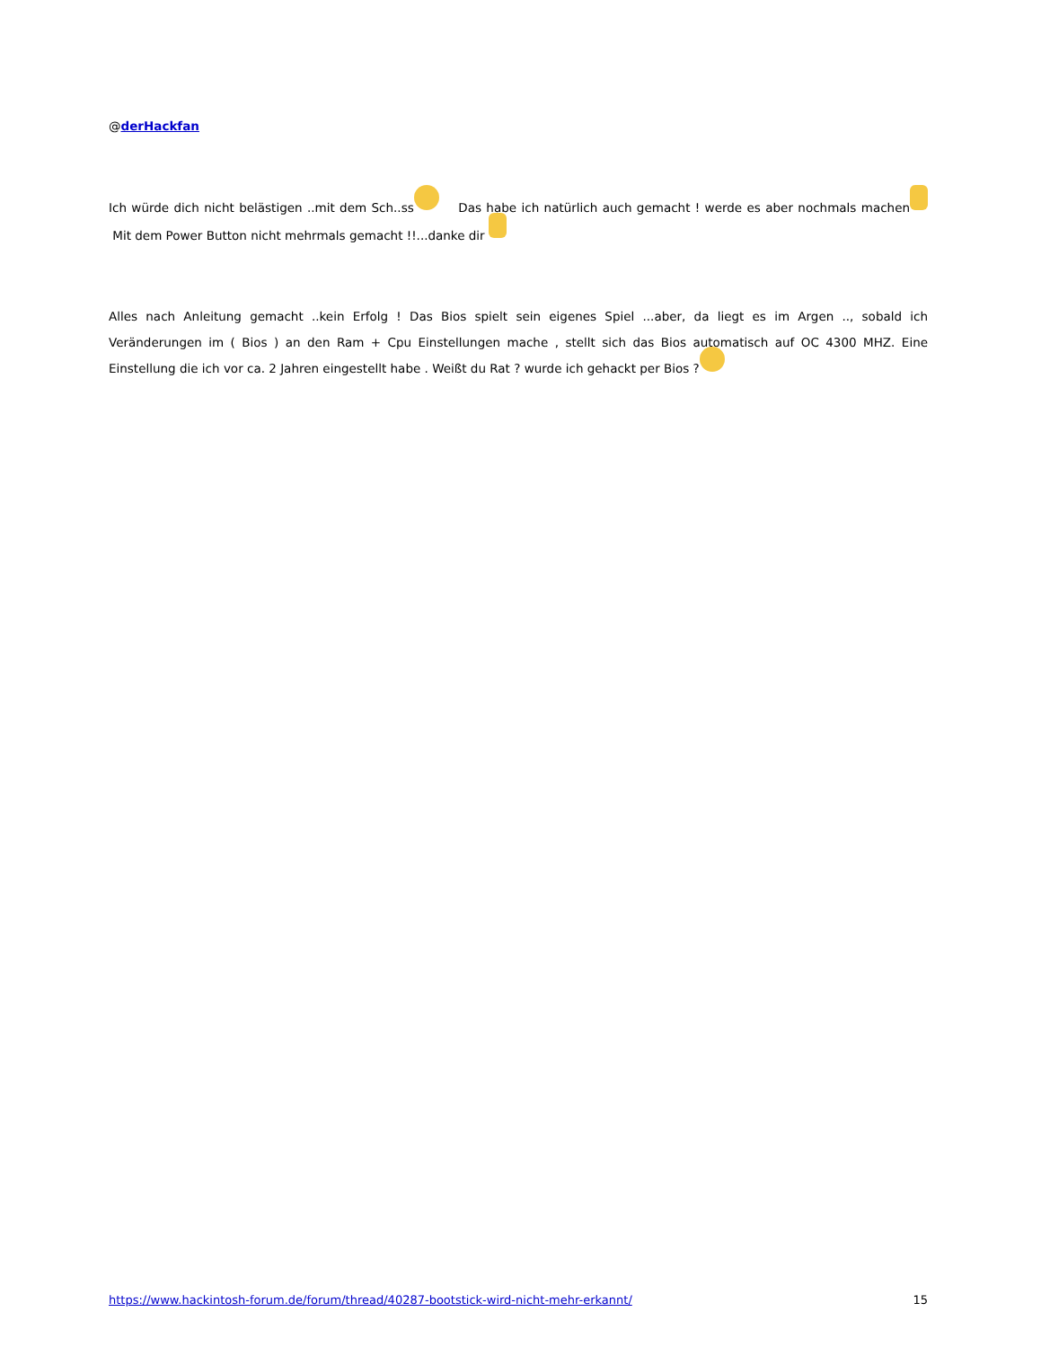@derHackfan
Ich würde dich nicht belästigen ..mit dem Sch..ss Das habe ich natürlich auch gemacht ! werde es aber nochmals machen Mit dem Power Button nicht mehrmals gemacht !!...danke dir
Alles nach Anleitung gemacht ..kein Erfolg ! Das Bios spielt sein eigenes Spiel ...aber, da liegt es im Argen .., sobald ich Veränderungen im ( Bios ) an den Ram + Cpu Einstellungen mache , stellt sich das Bios automatisch auf OC 4300 MHZ. Eine Einstellung die ich vor ca. 2 Jahren eingestellt habe . Weißt du Rat ? wurde ich gehackt per Bios ?
https://www.hackintosh-forum.de/forum/thread/40287-bootstick-wird-nicht-mehr-erkannt/ 15